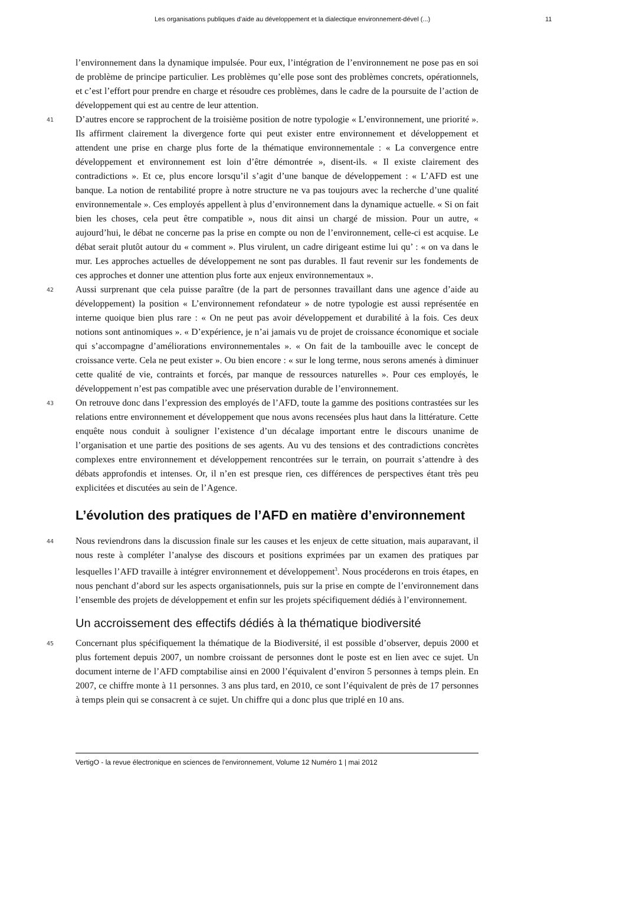Les organisations publiques d’aide au développement et la dialectique environnement-dével (...) 11
l’environnement dans la dynamique impulsée. Pour eux, l’intégration de l’environnement ne pose pas en soi de problème de principe particulier. Les problèmes qu’elle pose sont des problèmes concrets, opérationnels, et c’est l’effort pour prendre en charge et résoudre ces problèmes, dans le cadre de la poursuite de l’action de développement qui est au centre de leur attention.
41 D’autres encore se rapprochent de la troisième position de notre typologie « L’environnement, une priorité ». Ils affirment clairement la divergence forte qui peut exister entre environnement et développement et attendent une prise en charge plus forte de la thématique environnementale : « La convergence entre développement et environnement est loin d’être démontrée », disent-ils. « Il existe clairement des contradictions ». Et ce, plus encore lorsqu’il s’agit d’une banque de développement : « L’AFD est une banque. La notion de rentabilité propre à notre structure ne va pas toujours avec la recherche d’une qualité environnementale ». Ces employés appellent à plus d’environnement dans la dynamique actuelle. « Si on fait bien les choses, cela peut être compatible », nous dit ainsi un chargé de mission. Pour un autre, « aujourd’hui, le débat ne concerne pas la prise en compte ou non de l’environnement, celle-ci est acquise. Le débat serait plutôt autour du « comment ». Plus virulent, un cadre dirigeant estime lui qu’ : « on va dans le mur. Les approches actuelles de développement ne sont pas durables. Il faut revenir sur les fondements de ces approches et donner une attention plus forte aux enjeux environnementaux ».
42 Aussi surprenant que cela puisse paraître (de la part de personnes travaillant dans une agence d’aide au développement) la position « L’environnement refondateur » de notre typologie est aussi représentée en interne quoique bien plus rare : « On ne peut pas avoir développement et durabilité à la fois. Ces deux notions sont antinomiques ». « D’expérience, je n’ai jamais vu de projet de croissance économique et sociale qui s’accompagne d’améliorations environnementales ». « On fait de la tambouille avec le concept de croissance verte. Cela ne peut exister ». Ou bien encore : « sur le long terme, nous serons amenés à diminuer cette qualité de vie, contraints et forcés, par manque de ressources naturelles ». Pour ces employés, le développement n’est pas compatible avec une préservation durable de l’environnement.
43 On retrouve donc dans l’expression des employés de l’AFD, toute la gamme des positions contrastées sur les relations entre environnement et développement que nous avons recensées plus haut dans la littérature. Cette enquête nous conduit à souligner l’existence d’un décalage important entre le discours unanime de l’organisation et une partie des positions de ses agents. Au vu des tensions et des contradictions concrètes complexes entre environnement et développement rencontrées sur le terrain, on pourrait s’attendre à des débats approfondis et intenses. Or, il n’en est presque rien, ces différences de perspectives étant très peu explicitées et discutées au sein de l’Agence.
L’évolution des pratiques de l’AFD en matière d’environnement
44 Nous reviendrons dans la discussion finale sur les causes et les enjeux de cette situation, mais auparavant, il nous reste à compléter l’analyse des discours et positions exprimées par un examen des pratiques par lesquelles l’AFD travaille à intégrer environnement et développement<sup>3</sup>. Nous procéderons en trois étapes, en nous penchant d’abord sur les aspects organisationnels, puis sur la prise en compte de l’environnement dans l’ensemble des projets de développement et enfin sur les projets spécifiquement dédiés à l’environnement.
Un accroissement des effectifs dédiés à la thématique biodiversité
45 Concernant plus spécifiquement la thématique de la Biodiversité, il est possible d’observer, depuis 2000 et plus fortement depuis 2007, un nombre croissant de personnes dont le poste est en lien avec ce sujet. Un document interne de l’AFD comptabilise ainsi en 2000 l’équivalent d’environ 5 personnes à temps plein. En 2007, ce chiffre monte à 11 personnes. 3 ans plus tard, en 2010, ce sont l’équivalent de près de 17 personnes à temps plein qui se consacrent à ce sujet. Un chiffre qui a donc plus que triplé en 10 ans.
VertigO - la revue électronique en sciences de l'environnement, Volume 12 Numéro 1 | mai 2012